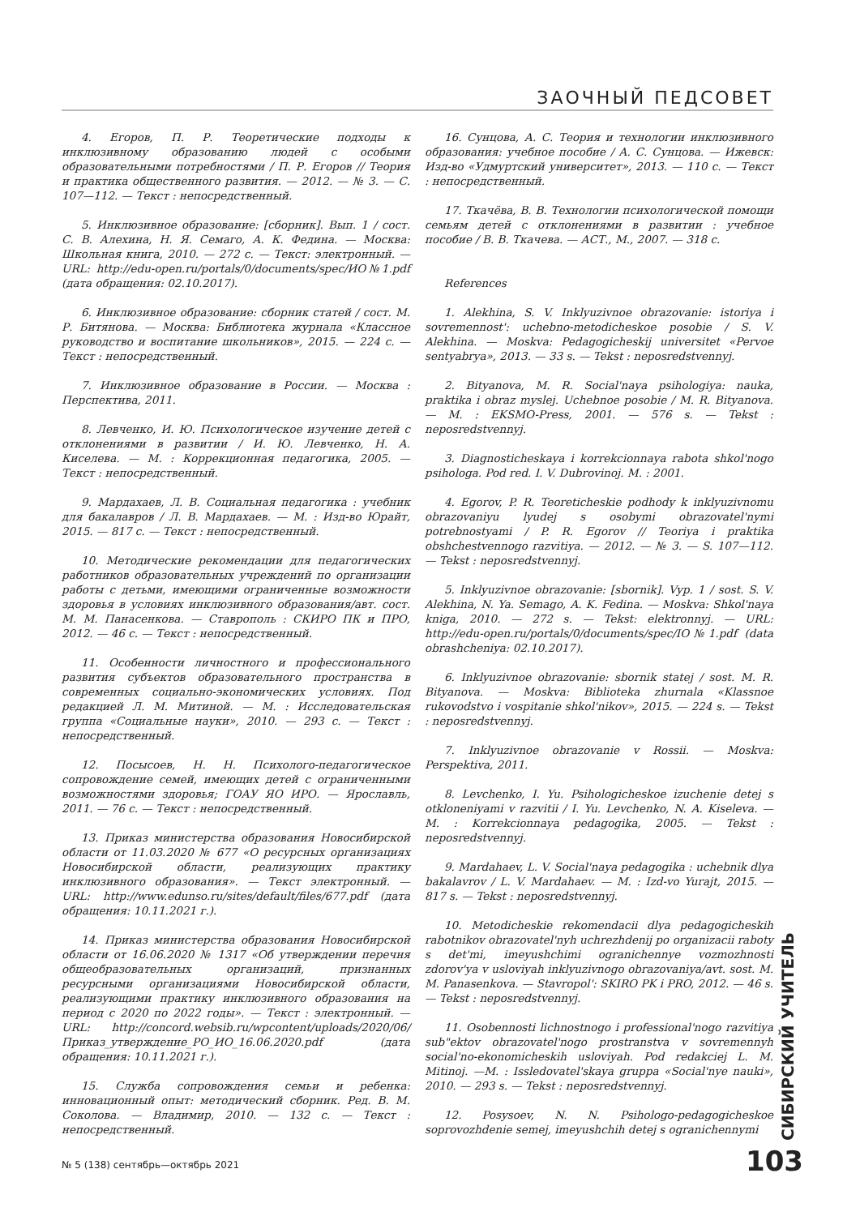ЗАОЧНЫЙ ПЕДСОВЕТ
4. Егоров, П. Р. Теоретические подходы к инклюзивному образованию людей с особыми образовательными потребностями / П. Р. Егоров // Теория и практика общественного развития. — 2012. — № 3. — С. 107—112. — Текст : непосредственный.
5. Инклюзивное образование: [сборник]. Вып. 1 / сост. С. В. Алехина, Н. Я. Семаго, А. К. Федина. — Москва: Школьная книга, 2010. — 272 с. — Текст: электронный. — URL: http://edu-open.ru/portals/0/documents/spec/ИО№1.pdf (дата обращения: 02.10.2017).
6. Инклюзивное образование: сборник статей / сост. М. Р. Битянова. — Москва: Библиотека журнала «Классное руководство и воспитание школьников», 2015. — 224 с. — Текст : непосредственный.
7. Инклюзивное образование в России. — Москва : Перспектива, 2011.
8. Левченко, И. Ю. Психологическое изучение детей с отклонениями в развитии / И. Ю. Левченко, Н. А. Киселева. — М. : Коррекционная педагогика, 2005. — Текст : непосредственный.
9. Мардахаев, Л. В. Социальная педагогика : учебник для бакалавров / Л. В. Мардахаев. — М. : Изд-во Юрайт, 2015. — 817 с. — Текст : непосредственный.
10. Методические рекомендации для педагогических работников образовательных учреждений по организации работы с детьми, имеющими ограниченные возможности здоровья в условиях инклюзивного образования/авт. сост. М. М. Панасенкова. — Ставрополь : СКИРО ПК и ПРО, 2012. — 46 с. — Текст : непосредственный.
11. Особенности личностного и профессионального развития субъектов образовательного пространства в современных социально-экономических условиях. Под редакцией Л. М. Митиной. — М. : Исследовательская группа «Социальные науки», 2010. — 293 с. — Текст : непосредственный.
12. Посысоев, Н. Н. Психолого-педагогическое сопровождение семей, имеющих детей с ограниченными возможностями здоровья; ГОАУ ЯО ИРО. — Ярославль, 2011. — 76 с. — Текст : непосредственный.
13. Приказ министерства образования Новосибирской области от 11.03.2020 № 677 «О ресурсных организациях Новосибирской области, реализующих практику инклюзивного образования». — Текст электронный. — URL: http://www.edunso.ru/sites/default/files/677.pdf (дата обращения: 10.11.2021 г.).
14. Приказ министерства образования Новосибирской области от 16.06.2020 № 1317 «Об утверждении перечня общеобразовательных организаций, признанных ресурсными организациями Новосибирской области, реализующими практику инклюзивного образования на период с 2020 по 2022 годы». — Текст : электронный. — URL: http://concord.websib.ru/wpcontent/uploads/2020/06/Приказ_утверждение_РО_ИО_16.06.2020.pdf (дата обращения: 10.11.2021 г.).
15. Служба сопровождения семьи и ребенка: инновационный опыт: методический сборник. Ред. В. М. Соколова. — Владимир, 2010. — 132 с. — Текст : непосредственный.
16. Сунцова, А. С. Теория и технологии инклюзивного образования: учебное пособие / А. С. Сунцова. — Ижевск: Изд-во «Удмуртский университет», 2013. — 110 с. — Текст : непосредственный.
17. Ткачёва, В. В. Технологии психологической помощи семьям детей с отклонениями в развитии : учебное пособие / В. В. Ткачева. — АСТ., М., 2007. — 318 с.
References
1. Alekhina, S. V. Inklyuzivnoe obrazovanie: istoriya i sovremennost': uchebno-metodicheskoe posobie / S. V. Alekhina. — Moskva: Pedagogicheskij universitet «Pervoe sentyabrya», 2013. — 33 s. — Tekst : neposredstvennyj.
2. Bityanova, M. R. Social'naya psihologiya: nauka, praktika i obraz myslej. Uchebnoe posobie / M. R. Bityanova. — M. : EKSMO-Press, 2001. — 576 s. — Tekst : neposredstvennyj.
3. Diagnosticheskaya i korrekcionnaya rabota shkol'nogo psihologa. Pod red. I. V. Dubrovinoj. M. : 2001.
4. Egorov, P. R. Teoreticheskie podhody k inklyuzivnomu obrazovaniyu lyudej s osobymi obrazovatel'nymi potrebnostyami / P. R. Egorov // Teoriya i praktika obshchestvennogo razvitiya. — 2012. — № 3. — S. 107—112. — Tekst : neposredstvennyj.
5. Inklyuzivnoe obrazovanie: [sbornik]. Vyp. 1 / sost. S. V. Alekhina, N. Ya. Semago, A. K. Fedina. — Moskva: Shkol'naya kniga, 2010. — 272 s. — Tekst: elektronnyj. — URL: http://edu-open.ru/portals/0/documents/spec/IO№1.pdf (data obrashcheniya: 02.10.2017).
6. Inklyuzivnoe obrazovanie: sbornik statej / sost. M. R. Bityanova. — Moskva: Biblioteka zhurnala «Klassnoe rukovodstvo i vospitanie shkol'nikov», 2015. — 224 s. — Tekst : neposredstvennyj.
7. Inklyuzivnoe obrazovanie v Rossii. — Moskva: Perspektiva, 2011.
8. Levchenko, I. Yu. Psihologicheskoe izuchenie detej s otkloneniyami v razvitii / I. Yu. Levchenko, N. A. Kiseleva. — M. : Korrekcionnaya pedagogika, 2005. — Tekst : neposredstvennyj.
9. Mardahaev, L. V. Social'naya pedagogika : uchebnik dlya bakalavrov / L. V. Mardahaev. — M. : Izd-vo Yurajt, 2015. — 817 s. — Tekst : neposredstvennyj.
10. Metodicheskie rekomendacii dlya pedagogicheskih rabotnikov obrazovatel'nyh uchrezhdenij po organizacii raboty s det'mi, imeyushchimi ogranichennye vozmozhnosti zdorov'ya v usloviyah inklyuzivnogo obrazovaniya/avt. sost. M. M. Panasenkova. — Stavropol': SKIRO PK i PRO, 2012. — 46 s. — Tekst : neposredstvennyj.
11. Osobennosti lichnostnogo i professional'nogo razvitiya sub"ektov obrazovatel'nogo prostranstva v sovremennyh social'no-ekonomicheskih usloviyah. Pod redakciej L. M. Mitinoj. —M. : Issledovatel'skaya gruppa «Social'nye nauki», 2010. — 293 s. — Tekst : neposredstvennyj.
12. Posysoev, N. N. Psihologo-pedagogicheskoe soprovozhdenie semej, imeyushchih detej s ogranichennymi
СИБИРСКИЙ УЧИТЕЛЬ
№ 5 (138) сентябрь—октябрь 2021
103